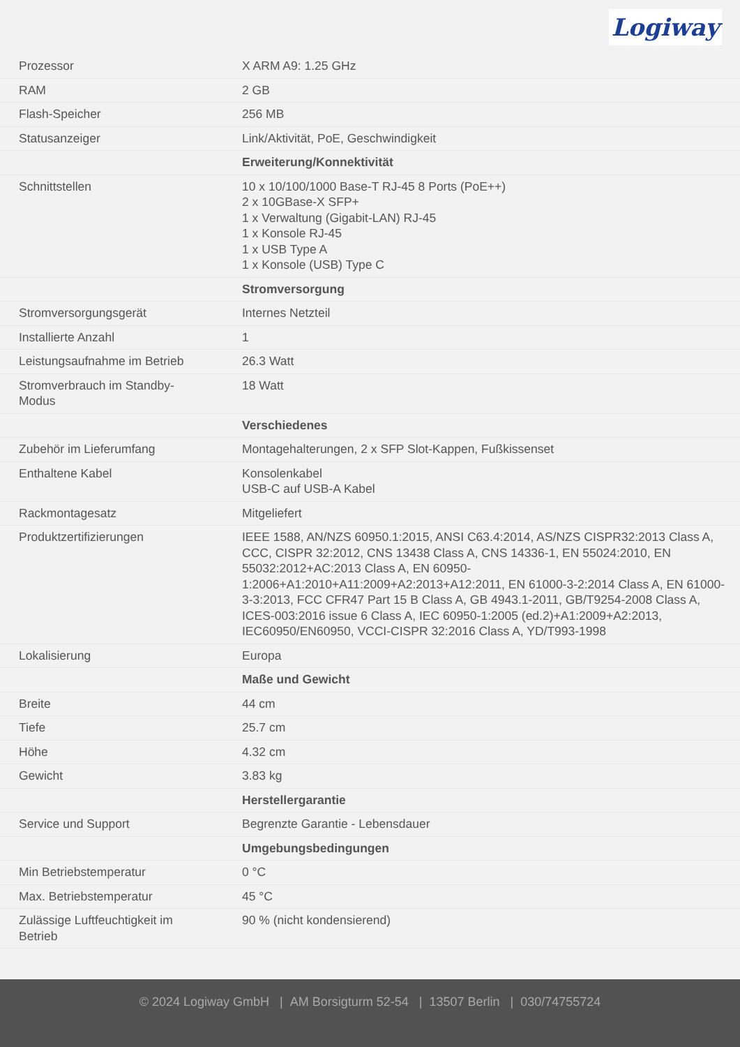Logiway
| Prozessor | X ARM A9: 1.25 GHz |
| RAM | 2 GB |
| Flash-Speicher | 256 MB |
| Statusanzeiger | Link/Aktivität, PoE, Geschwindigkeit |
| | Erweiterung/Konnektivität |
| Schnittstellen | 10 x 10/100/1000 Base-T RJ-45 8 Ports (PoE++) 2 x 10GBase-X SFP+ 1 x Verwaltung (Gigabit-LAN) RJ-45 1 x Konsole RJ-45 1 x USB Type A 1 x Konsole (USB) Type C |
| | Stromversorgung |
| Stromversorgungsgerät | Internes Netzteil |
| Installierte Anzahl | 1 |
| Leistungsaufnahme im Betrieb | 26.3 Watt |
| Stromverbrauch im Standby- Modus | 18 Watt |
| | Verschiedenes |
| Zubehör im Lieferumfang | Montagehalterungen, 2 x SFP Slot-Kappen, Fußkissenset |
| Enthaltene Kabel | Konsolenkabel USB-C auf USB-A Kabel |
| Rackmontagesatz | Mitgeliefert |
| Produktzertifizierungen | IEEE 1588, AN/NZS 60950.1:2015, ANSI C63.4:2014, AS/NZS CISPR32:2013 Class A, CCC, CISPR 32:2012, CNS 13438 Class A, CNS 14336-1, EN 55024:2010, EN 55032:2012+AC:2013 Class A, EN 60950-1:2006+A1:2010+A11:2009+A2:2013+A12:2011, EN 61000-3-2:2014 Class A, EN 61000-3-3:2013, FCC CFR47 Part 15 B Class A, GB 4943.1-2011, GB/T9254-2008 Class A, ICES-003:2016 issue 6 Class A, IEC 60950-1:2005 (ed.2)+A1:2009+A2:2013, IEC60950/EN60950, VCCI-CISPR 32:2016 Class A, YD/T993-1998 |
| Lokalisierung | Europa |
| | Maße und Gewicht |
| Breite | 44 cm |
| Tiefe | 25.7 cm |
| Höhe | 4.32 cm |
| Gewicht | 3.83 kg |
| | Herstellergarantie |
| Service und Support | Begrenzte Garantie - Lebensdauer |
| | Umgebungsbedingungen |
| Min Betriebstemperatur | 0 °C |
| Max. Betriebstemperatur | 45 °C |
| Zulässige Luftfeuchtigkeit im Betrieb | 90 % (nicht kondensierend) |
© 2024 Logiway GmbH | AM Borsigturm 52-54 | 13507 Berlin | 030/74755724